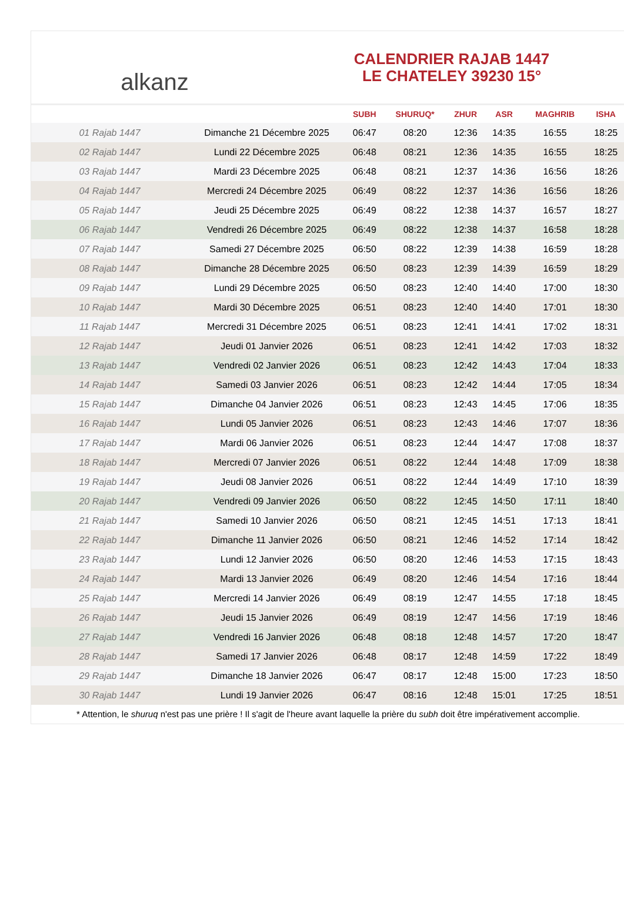alkanz
CALENDRIER RAJAB 1447
LE CHATELEY 39230 15°
| | | SUBH | SHURUQ* | ZHUR | ASR | MAGHRIB | ISHA |
| --- | --- | --- | --- | --- | --- | --- | --- |
| 01 Rajab 1447 | Dimanche 21 Décembre 2025 | 06:47 | 08:20 | 12:36 | 14:35 | 16:55 | 18:25 |
| 02 Rajab 1447 | Lundi 22 Décembre 2025 | 06:48 | 08:21 | 12:36 | 14:35 | 16:55 | 18:25 |
| 03 Rajab 1447 | Mardi 23 Décembre 2025 | 06:48 | 08:21 | 12:37 | 14:36 | 16:56 | 18:26 |
| 04 Rajab 1447 | Mercredi 24 Décembre 2025 | 06:49 | 08:22 | 12:37 | 14:36 | 16:56 | 18:26 |
| 05 Rajab 1447 | Jeudi 25 Décembre 2025 | 06:49 | 08:22 | 12:38 | 14:37 | 16:57 | 18:27 |
| 06 Rajab 1447 | Vendredi 26 Décembre 2025 | 06:49 | 08:22 | 12:38 | 14:37 | 16:58 | 18:28 |
| 07 Rajab 1447 | Samedi 27 Décembre 2025 | 06:50 | 08:22 | 12:39 | 14:38 | 16:59 | 18:28 |
| 08 Rajab 1447 | Dimanche 28 Décembre 2025 | 06:50 | 08:23 | 12:39 | 14:39 | 16:59 | 18:29 |
| 09 Rajab 1447 | Lundi 29 Décembre 2025 | 06:50 | 08:23 | 12:40 | 14:40 | 17:00 | 18:30 |
| 10 Rajab 1447 | Mardi 30 Décembre 2025 | 06:51 | 08:23 | 12:40 | 14:40 | 17:01 | 18:30 |
| 11 Rajab 1447 | Mercredi 31 Décembre 2025 | 06:51 | 08:23 | 12:41 | 14:41 | 17:02 | 18:31 |
| 12 Rajab 1447 | Jeudi 01 Janvier 2026 | 06:51 | 08:23 | 12:41 | 14:42 | 17:03 | 18:32 |
| 13 Rajab 1447 | Vendredi 02 Janvier 2026 | 06:51 | 08:23 | 12:42 | 14:43 | 17:04 | 18:33 |
| 14 Rajab 1447 | Samedi 03 Janvier 2026 | 06:51 | 08:23 | 12:42 | 14:44 | 17:05 | 18:34 |
| 15 Rajab 1447 | Dimanche 04 Janvier 2026 | 06:51 | 08:23 | 12:43 | 14:45 | 17:06 | 18:35 |
| 16 Rajab 1447 | Lundi 05 Janvier 2026 | 06:51 | 08:23 | 12:43 | 14:46 | 17:07 | 18:36 |
| 17 Rajab 1447 | Mardi 06 Janvier 2026 | 06:51 | 08:23 | 12:44 | 14:47 | 17:08 | 18:37 |
| 18 Rajab 1447 | Mercredi 07 Janvier 2026 | 06:51 | 08:22 | 12:44 | 14:48 | 17:09 | 18:38 |
| 19 Rajab 1447 | Jeudi 08 Janvier 2026 | 06:51 | 08:22 | 12:44 | 14:49 | 17:10 | 18:39 |
| 20 Rajab 1447 | Vendredi 09 Janvier 2026 | 06:50 | 08:22 | 12:45 | 14:50 | 17:11 | 18:40 |
| 21 Rajab 1447 | Samedi 10 Janvier 2026 | 06:50 | 08:21 | 12:45 | 14:51 | 17:13 | 18:41 |
| 22 Rajab 1447 | Dimanche 11 Janvier 2026 | 06:50 | 08:21 | 12:46 | 14:52 | 17:14 | 18:42 |
| 23 Rajab 1447 | Lundi 12 Janvier 2026 | 06:50 | 08:20 | 12:46 | 14:53 | 17:15 | 18:43 |
| 24 Rajab 1447 | Mardi 13 Janvier 2026 | 06:49 | 08:20 | 12:46 | 14:54 | 17:16 | 18:44 |
| 25 Rajab 1447 | Mercredi 14 Janvier 2026 | 06:49 | 08:19 | 12:47 | 14:55 | 17:18 | 18:45 |
| 26 Rajab 1447 | Jeudi 15 Janvier 2026 | 06:49 | 08:19 | 12:47 | 14:56 | 17:19 | 18:46 |
| 27 Rajab 1447 | Vendredi 16 Janvier 2026 | 06:48 | 08:18 | 12:48 | 14:57 | 17:20 | 18:47 |
| 28 Rajab 1447 | Samedi 17 Janvier 2026 | 06:48 | 08:17 | 12:48 | 14:59 | 17:22 | 18:49 |
| 29 Rajab 1447 | Dimanche 18 Janvier 2026 | 06:47 | 08:17 | 12:48 | 15:00 | 17:23 | 18:50 |
| 30 Rajab 1447 | Lundi 19 Janvier 2026 | 06:47 | 08:16 | 12:48 | 15:01 | 17:25 | 18:51 |
* Attention, le shuruq n'est pas une prière ! Il s'agit de l'heure avant laquelle la prière du subh doit être impérativement accomplie.